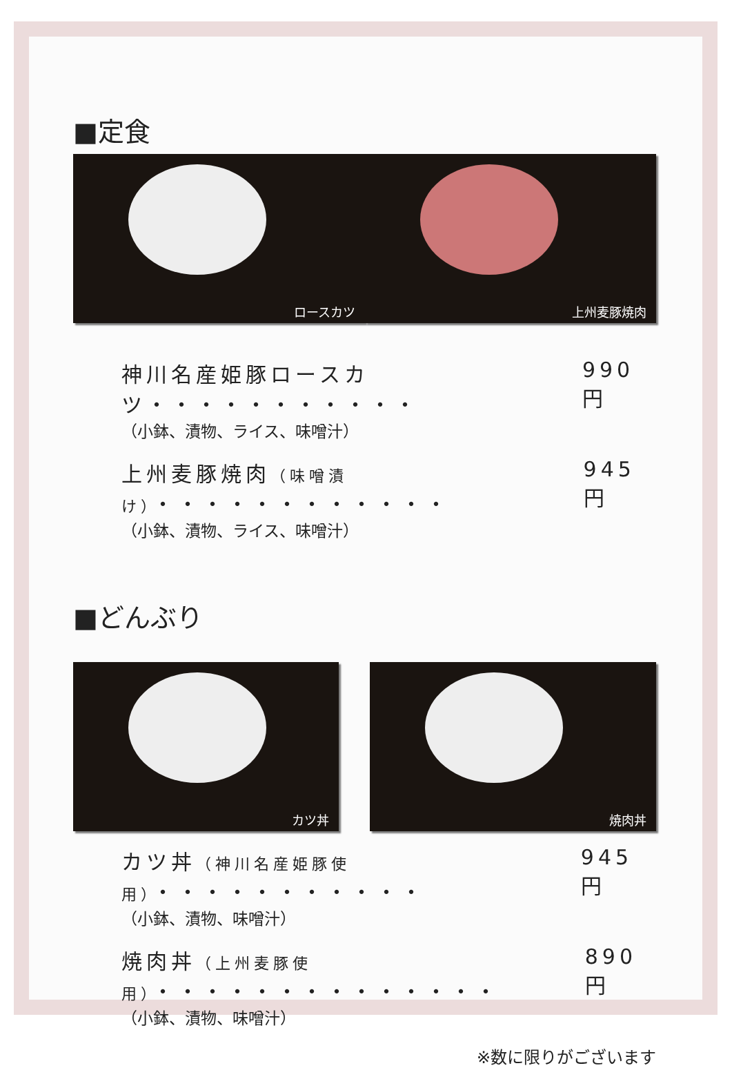■定食
ロースカツ
上州麦豚焼肉
神川名産姫豚ロースカツ・・・・・・・・・・・ 990 円
（小鉢、漬物、ライス、味噌汁）
上州麦豚焼肉（味噌漬け）・・・・・・・・・・・・ 945 円
（小鉢、漬物、ライス、味噌汁）
■どんぶり
カツ丼
焼肉丼
カツ丼（神川名産姫豚使用）・・・・・・・・・・・ 945 円
（小鉢、漬物、味噌汁）
焼肉丼（上州麦豚使用）・・・・・・・・・・・・・・ 890 円
（小鉢、漬物、味噌汁）
※数に限りがございます